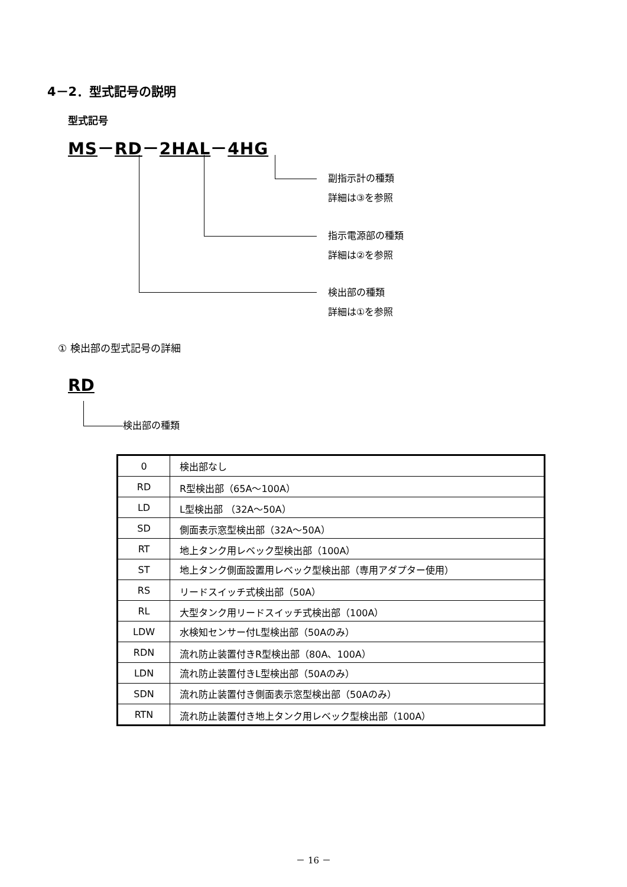4－2．型式記号の説明
型式記号
MS－RD－2HAL－4HG
副指示計の種類
詳細は③を参照
指示電源部の種類
詳細は②を参照
検出部の種類
詳細は①を参照
① 検出部の型式記号の詳細
RD
検出部の種類
| 0 | 検出部なし |
| RD | R型検出部（65A～100A） |
| LD | L型検出部 （32A～50A） |
| SD | 側面表示窓型検出部（32A～50A） |
| RT | 地上タンク用レベック型検出部（100A） |
| ST | 地上タンク側面設置用レベック型検出部（専用アダプター使用） |
| RS | リードスイッチ式検出部（50A） |
| RL | 大型タンク用リードスイッチ式検出部（100A） |
| LDW | 水検知センサー付L型検出部（50Aのみ） |
| RDN | 流れ防止装置付きR型検出部（80A、100A） |
| LDN | 流れ防止装置付きL型検出部（50Aのみ） |
| SDN | 流れ防止装置付き側面表示窓型検出部（50Aのみ） |
| RTN | 流れ防止装置付き地上タンク用レベック型検出部（100A） |
－ 16 －